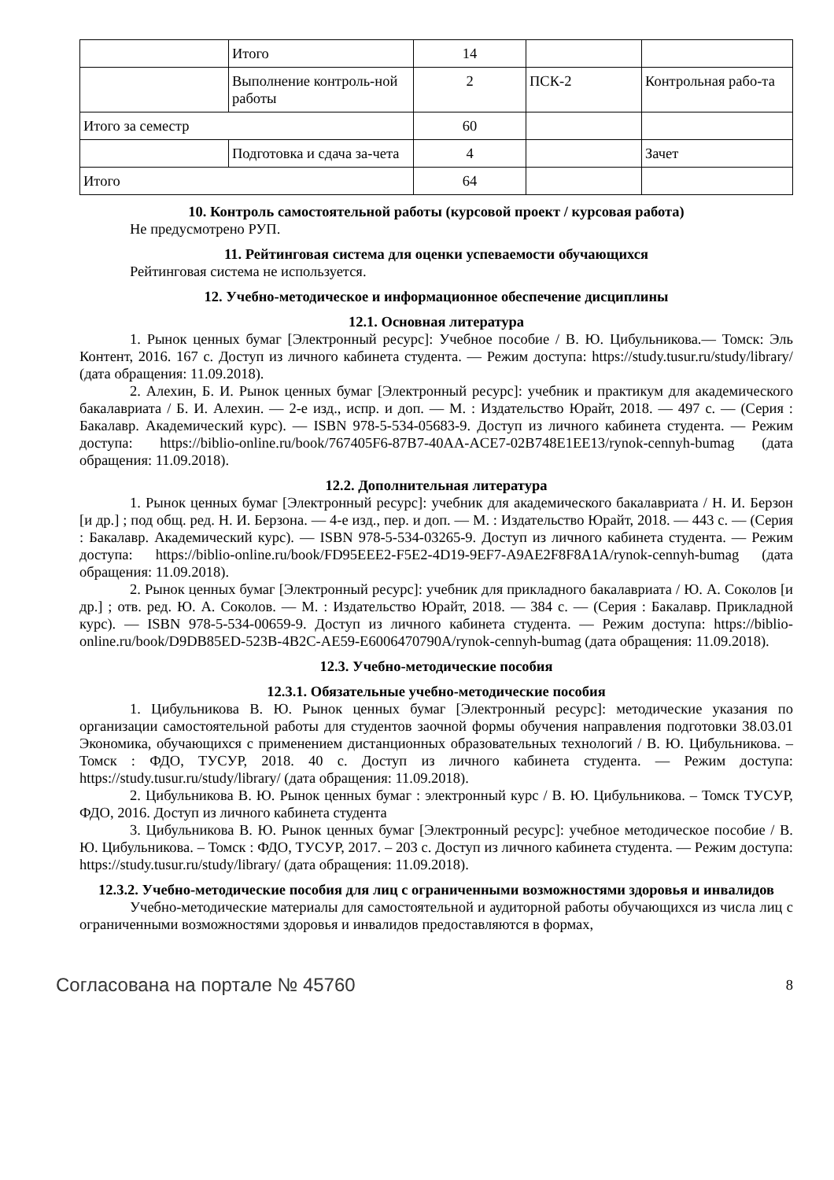| | Итого | 14 | | |
| | Выполнение контроль-ной работы | 2 | ПСК-2 | Контрольная рабо-та |
| Итого за семестр | | 60 | | |
| | Подготовка и сдача за-чета | 4 | | Зачет |
| Итого | | 64 | | |
10. Контроль самостоятельной работы (курсовой проект / курсовая работа)
Не предусмотрено РУП.
11. Рейтинговая система для оценки успеваемости обучающихся
Рейтинговая система не используется.
12. Учебно-методическое и информационное обеспечение дисциплины
12.1. Основная литература
1. Рынок ценных бумаг [Электронный ресурс]: Учебное пособие / В. Ю. Цибульникова.— Томск: Эль Контент, 2016. 167 с. Доступ из личного кабинета студента. — Режим доступа: https://study.tusur.ru/study/library/ (дата обращения: 11.09.2018).
2. Алехин, Б. И. Рынок ценных бумаг [Электронный ресурс]: учебник и практикум для академического бакалавриата / Б. И. Алехин. — 2-е изд., испр. и доп. — М. : Издательство Юрайт, 2018. — 497 с. — (Серия : Бакалавр. Академический курс). — ISBN 978-5-534-05683-9. Доступ из личного кабинета студента. — Режим доступа: https://biblio-online.ru/book/767405F6-87B7-40AA-ACE7-02B748E1EE13/rynok-cennyh-bumag (дата обращения: 11.09.2018).
12.2. Дополнительная литература
1. Рынок ценных бумаг [Электронный ресурс]: учебник для академического бакалавриата / Н. И. Берзон [и др.] ; под общ. ред. Н. И. Берзона. — 4-е изд., пер. и доп. — М. : Издательство Юрайт, 2018. — 443 с. — (Серия : Бакалавр. Академический курс). — ISBN 978-5-534-03265-9. Доступ из личного кабинета студента. — Режим доступа: https://biblio-online.ru/book/FD95EEE2-F5E2-4D19-9EF7-A9AE2F8F8A1A/rynok-cennyh-bumag (дата обращения: 11.09.2018).
2. Рынок ценных бумаг [Электронный ресурс]: учебник для прикладного бакалавриата / Ю. А. Соколов [и др.] ; отв. ред. Ю. А. Соколов. — М. : Издательство Юрайт, 2018. — 384 с. — (Серия : Бакалавр. Прикладной курс). — ISBN 978-5-534-00659-9. Доступ из личного кабинета студента. — Режим доступа: https://biblio-online.ru/book/D9DB85ED-523B-4B2C-AE59-E6006470790A/rynok-cennyh-bumag (дата обращения: 11.09.2018).
12.3. Учебно-методические пособия
12.3.1. Обязательные учебно-методические пособия
1. Цибульникова В. Ю. Рынок ценных бумаг [Электронный ресурс]: методические указания по организации самостоятельной работы для студентов заочной формы обучения направления подготовки 38.03.01 Экономика, обучающихся с применением дистанционных образовательных технологий / В. Ю. Цибульникова. – Томск : ФДО, ТУСУР, 2018. 40 с. Доступ из личного кабинета студента. — Режим доступа: https://study.tusur.ru/study/library/ (дата обращения: 11.09.2018).
2. Цибульникова В. Ю. Рынок ценных бумаг : электронный курс / В. Ю. Цибульникова. – Томск ТУСУР, ФДО, 2016. Доступ из личного кабинета студента
3. Цибульникова В. Ю. Рынок ценных бумаг [Электронный ресурс]: учебное методическое пособие / В. Ю. Цибульникова. – Томск : ФДО, ТУСУР, 2017. – 203 с. Доступ из личного кабинета студента. — Режим доступа: https://study.tusur.ru/study/library/ (дата обращения: 11.09.2018).
12.3.2. Учебно-методические пособия для лиц с ограниченными возможностями здоровья и инвалидов
Учебно-методические материалы для самостоятельной и аудиторной работы обучающихся из числа лиц с ограниченными возможностями здоровья и инвалидов предоставляются в формах,
Согласована на портале № 45760 8